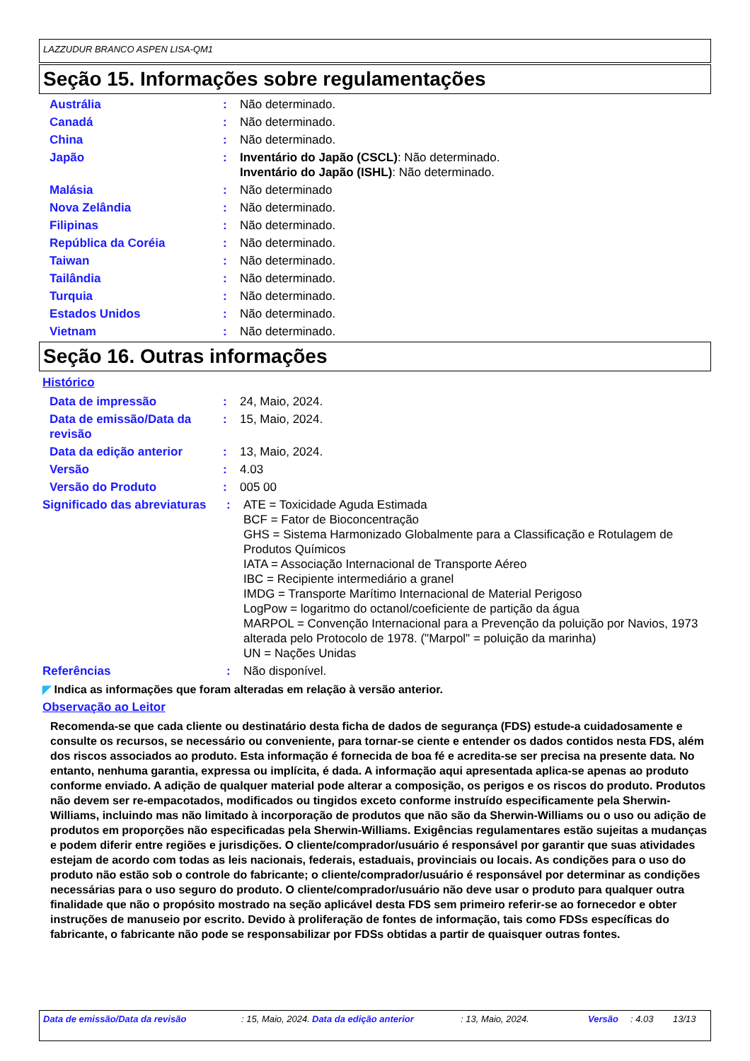LAZZUDUR BRANCO ASPEN LISA-QM1
Seção 15. Informações sobre regulamentações
Austrália : Não determinado.
Canadá : Não determinado.
China : Não determinado.
Japão : Inventário do Japão (CSCL): Não determinado.
Inventário do Japão (ISHL): Não determinado.
Malásia : Não determinado
Nova Zelândia : Não determinado.
Filipinas : Não determinado.
República da Coréia : Não determinado.
Taiwan : Não determinado.
Tailândia : Não determinado.
Turquia : Não determinado.
Estados Unidos : Não determinado.
Vietnam : Não determinado.
Seção 16. Outras informações
Histórico
Data de impressão : 24, Maio, 2024.
Data de emissão/Data da revisão
: 15, Maio, 2024.
Data da edição anterior : 13, Maio, 2024.
Versão : 4.03
Versão do Produto : 005 00
Significado das abreviaturas
: ATE = Toxicidade Aguda Estimada
BCF = Fator de Bioconcentração
GHS = Sistema Harmonizado Globalmente para a Classificação e Rotulagem de Produtos Químicos
IATA = Associação Internacional de Transporte Aéreo
IBC = Recipiente intermediário a granel
IMDG = Transporte Marítimo Internacional de Material Perigoso
LogPow = logaritmo do octanol/coeficiente de partição da água
MARPOL = Convenção Internacional para a Prevenção da poluição por Navios, 1973 alterada pelo Protocolo de 1978. ("Marpol" = poluição da marinha)
UN = Nações Unidas
Referências : Não disponível.
◤ Indica as informações que foram alteradas em relação à versão anterior.
Observação ao Leitor
Recomenda-se que cada cliente ou destinatário desta ficha de dados de segurança (FDS) estude-a cuidadosamente e consulte os recursos, se necessário ou conveniente, para tornar-se ciente e entender os dados contidos nesta FDS, além dos riscos associados ao produto. Esta informação é fornecida de boa fé e acredita-se ser precisa na presente data. No entanto, nenhuma garantia, expressa ou implícita, é dada. A informação aqui apresentada aplica-se apenas ao produto conforme enviado. A adição de qualquer material pode alterar a composição, os perigos e os riscos do produto. Produtos não devem ser re-empacotados, modificados ou tingidos exceto conforme instruído especificamente pela Sherwin-Williams, incluindo mas não limitado à incorporação de produtos que não são da Sherwin-Williams ou o uso ou adição de produtos em proporções não especificadas pela Sherwin-Williams. Exigências regulamentares estão sujeitas a mudanças e podem diferir entre regiões e jurisdições. O cliente/comprador/usuário é responsável por garantir que suas atividades estejam de acordo com todas as leis nacionais, federais, estaduais, provinciais ou locais. As condições para o uso do produto não estão sob o controle do fabricante; o cliente/comprador/usuário é responsável por determinar as condições necessárias para o uso seguro do produto. O cliente/comprador/usuário não deve usar o produto para qualquer outra finalidade que não o propósito mostrado na seção aplicável desta FDS sem primeiro referir-se ao fornecedor e obter instruções de manuseio por escrito. Devido à proliferação de fontes de informação, tais como FDSs específicas do fabricante, o fabricante não pode se responsabilizar por FDSs obtidas a partir de quaisquer outras fontes.
Data de emissão/Data da revisão : 15, Maio, 2024.
Data da edição anterior : 13, Maio, 2024. Versão : 4.03 13/13